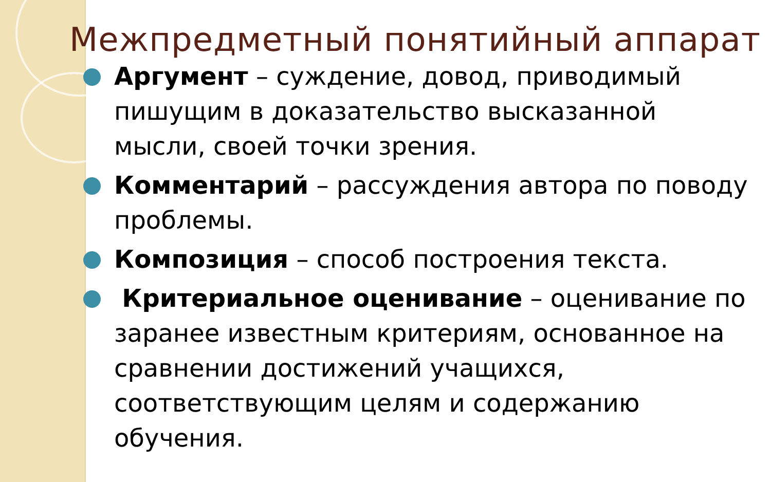Межпредметный понятийный аппарат
Аргумент – суждение, довод, приводимый пишущим в доказательство высказанной мысли, своей точки зрения.
Комментарий – рассуждения автора по поводу проблемы.
Композиция – способ построения текста.
Критериальное оценивание – оценивание по заранее известным критериям, основанное на сравнении достижений учащихся, соответствующим целям и содержанию обучения.